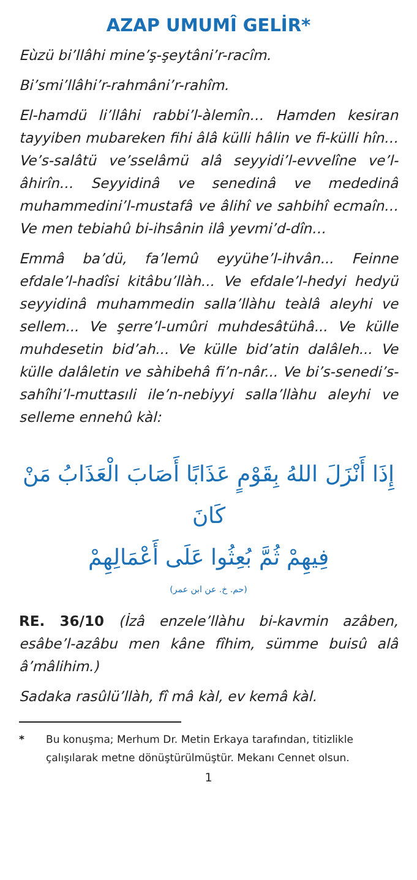AZAP UMUMÎ GELİR*
Eùzü bi’llâhi mine’ş-şeytâni’r-racîm.
Bi’smi’llâhi’r-rahmâni’r-rahîm.
El-hamdü li’llâhi rabbi’l-àlemîn… Hamden kesiran tayyiben mubareken fihi âlâ külli hâlin ve fi-külli hîn… Ve’s-salâtü ve’sselâmü alâ seyyidi’l-evvelîne ve’l-âhirîn… Seyyidinâ ve senedinâ ve mededinâ muhammedini’l-mustafâ ve âlihî ve sahbihî ecmaîn… Ve men tebiahû bi-ihsânin ilâ yevmi’d-dîn…
Emmâ ba’dü, fa’lemû eyyühe’l-ihvân... Feinne efdale’l-hadîsi kitâbu’llàh... Ve efdale’l-hedyi hedyü seyyidinâ muhammedin salla’llàhu teàlâ aleyhi ve sellem... Ve şerre’l-umûri muhdesâtühâ... Ve külle muhdesetin bid’ah... Ve külle bid’atin dalâleh... Ve külle dalâletin ve sàhibehâ fi’n-nâr... Ve bi’s-senedi’s-sahîhi’l-muttasıli ile’n-nebiyyi salla’llàhu aleyhi ve selleme ennehû kàl:
إِذَا أَنْزَلَ اللهُ بِقَوْمٍ عَذَابًا أَصَابَ الْعَذَابُ مَنْ كَانَ
فِيهِمْ ثُمَّ بُعِثُوا عَلَى أَعْمَالِهِمْ
(حم. خ. عن ابن عمر)
RE. 36/10 (İzâ enzele’llàhu bi-kavmin azâben, esâbe’l-azâbu men kâne fîhim, sümme buisû alâ â’mâlihim.)
Sadaka rasûlü’llàh, fî mâ kàl, ev kemâ kàl.
* Bu konuşma; Merhum Dr. Metin Erkaya tarafından, titizlikle çalışılarak metne dönüştürülmüştür. Mekanı Cennet olsun.
1